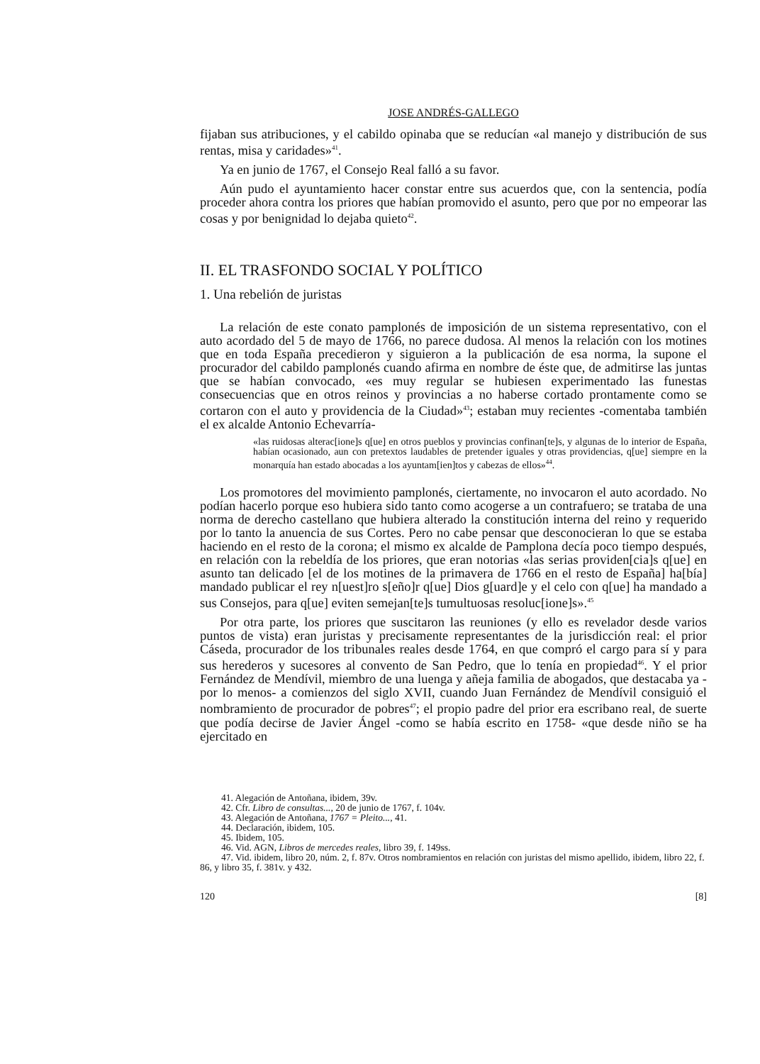JOSE ANDRÉS-GALLEGO
fijaban sus atribuciones, y el cabildo opinaba que se reducían «al manejo y distribución de sus rentas, misa y caridades»<sup>41</sup>.
Ya en junio de 1767, el Consejo Real falló a su favor.
Aún pudo el ayuntamiento hacer constar entre sus acuerdos que, con la sentencia, podía proceder ahora contra los priores que habían promovido el asunto, pero que por no empeorar las cosas y por benignidad lo dejaba quieto<sup>42</sup>.
II. EL TRASFONDO SOCIAL Y POLÍTICO
1. Una rebelión de juristas
La relación de este conato pamplonés de imposición de un sistema representativo, con el auto acordado del 5 de mayo de 1766, no parece dudosa. Al menos la relación con los motines que en toda España precedieron y siguieron a la publicación de esa norma, la supone el procurador del cabildo pamplonés cuando afirma en nombre de éste que, de admitirse las juntas que se habían convocado, «es muy regular se hubiesen experimentado las funestas consecuencias que en otros reinos y provincias a no haberse cortado prontamente como se cortaron con el auto y providencia de la Ciudad»<sup>43</sup>; estaban muy recientes -comentaba también el ex alcalde Antonio Echevarría-
«las ruidosas alterac[ione]s q[ue] en otros pueblos y provincias confinan[te]s, y algunas de lo interior de España, habían ocasionado, aun con pretextos laudables de pretender iguales y otras providencias, q[ue] siempre en la monarquía han estado abocadas a los ayuntam[ien]tos y cabezas de ellos»<sup>44</sup>.
Los promotores del movimiento pamplonés, ciertamente, no invocaron el auto acordado. No podían hacerlo porque eso hubiera sido tanto como acogerse a un contrafuero; se trataba de una norma de derecho castellano que hubiera alterado la constitución interna del reino y requerido por lo tanto la anuencia de sus Cortes. Pero no cabe pensar que desconocieran lo que se estaba haciendo en el resto de la corona; el mismo ex alcalde de Pamplona decía poco tiempo después, en relación con la rebeldía de los priores, que eran notorias «las serias providen[cia]s q[ue] en asunto tan delicado [el de los motines de la primavera de 1766 en el resto de España] ha[bía] mandado publicar el rey n[uest]ro s[eño]r q[ue] Dios g[uard]e y el celo con q[ue] ha mandado a sus Consejos, para q[ue] eviten semejan[te]s tumultuosas resoluc[ione]s».<sup>45</sup>
Por otra parte, los priores que suscitaron las reuniones (y ello es revelador desde varios puntos de vista) eran juristas y precisamente representantes de la jurisdicción real: el prior Cáseda, procurador de los tribunales reales desde 1764, en que compró el cargo para sí y para sus herederos y sucesores al convento de San Pedro, que lo tenía en propiedad<sup>46</sup>. Y el prior Fernández de Mendívil, miembro de una luenga y añeja familia de abogados, que destacaba ya -por lo menos- a comienzos del siglo XVII, cuando Juan Fernández de Mendívil consiguió el nombramiento de procurador de pobres<sup>47</sup>; el propio padre del prior era escribano real, de suerte que podía decirse de Javier Ángel -como se había escrito en 1758- «que desde niño se ha ejercitado en
41. Alegación de Antoñana, ibidem, 39v.
42. Cfr. Libro de consultas..., 20 de junio de 1767, f. 104v.
43. Alegación de Antoñana, 1767 = Pleito..., 41.
44. Declaración, ibidem, 105.
45. Ibidem, 105.
46. Vid. AGN, Libros de mercedes reales, libro 39, f. 149ss.
47. Vid. ibidem, libro 20, núm. 2, f. 87v. Otros nombramientos en relación con juristas del mismo apellido, ibidem, libro 22, f. 86, y libro 35, f. 381v. y 432.
120 [8]